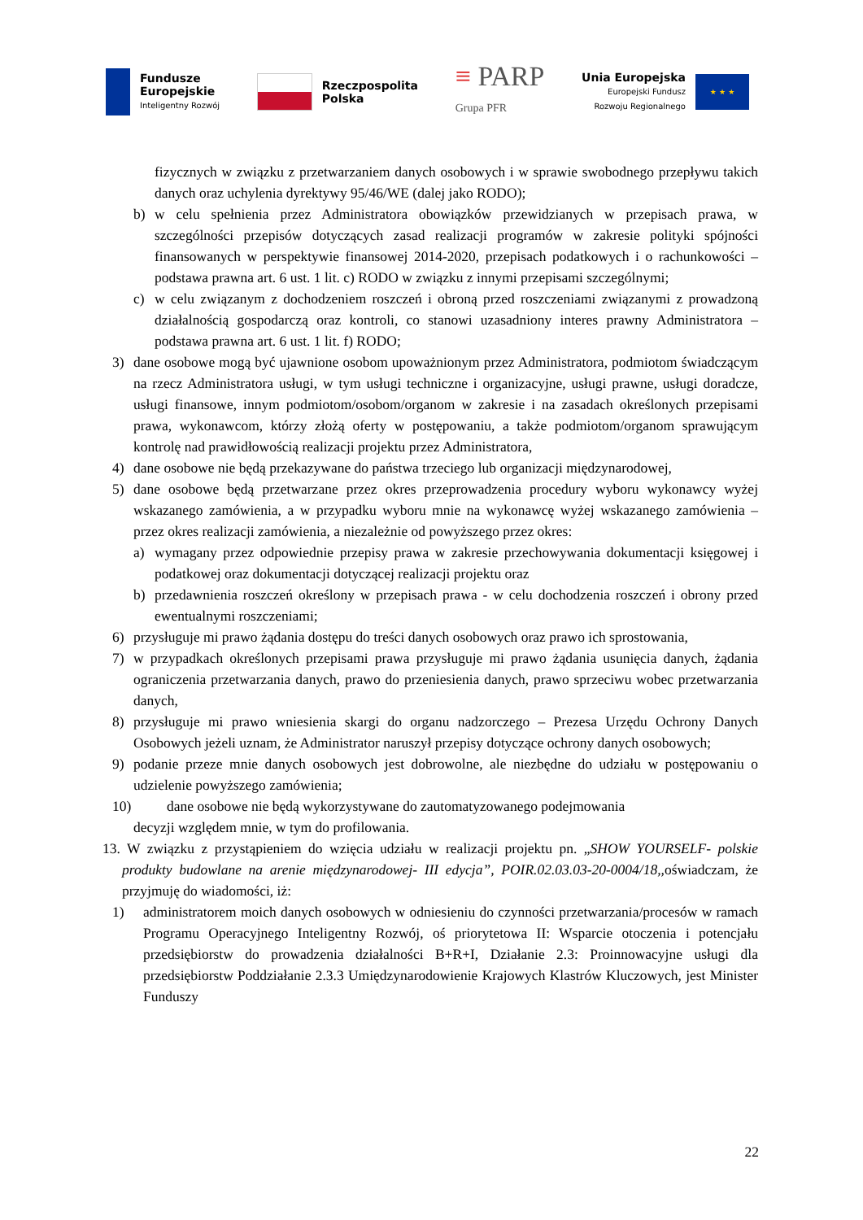Fundusze
Europejskie
Inteligentny Rozwój
Rzeczpospolita
Polska
≡ PARP
Grupa PFR
Unia Europejska
Europejski Fundusz
Rozwoju Regionalnego
★ ★ ★
fizycznych w związku z przetwarzaniem danych osobowych i w sprawie swobodnego przepływu takich danych oraz uchylenia dyrektywy 95/46/WE (dalej jako RODO);
b) w celu spełnienia przez Administratora obowiązków przewidzianych w przepisach prawa, w szczególności przepisów dotyczących zasad realizacji programów w zakresie polityki spójności finansowanych w perspektywie finansowej 2014-2020, przepisach podatkowych i o rachunkowości – podstawa prawna art. 6 ust. 1 lit. c) RODO w związku z innymi przepisami szczególnymi;
c) w celu związanym z dochodzeniem roszczeń i obroną przed roszczeniami związanymi z prowadzoną działalnością gospodarczą oraz kontroli, co stanowi uzasadniony interes prawny Administratora – podstawa prawna art. 6 ust. 1 lit. f) RODO;
3) dane osobowe mogą być ujawnione osobom upoważnionym przez Administratora, podmiotom świadczącym na rzecz Administratora usługi, w tym usługi techniczne i organizacyjne, usługi prawne, usługi doradcze, usługi finansowe, innym podmiotom/osobom/organom w zakresie i na zasadach określonych przepisami prawa, wykonawcom, którzy złożą oferty w postępowaniu, a także podmiotom/organom sprawującym kontrolę nad prawidłowością realizacji projektu przez Administratora,
4) dane osobowe nie będą przekazywane do państwa trzeciego lub organizacji międzynarodowej,
5) dane osobowe będą przetwarzane przez okres przeprowadzenia procedury wyboru wykonawcy wyżej wskazanego zamówienia, a w przypadku wyboru mnie na wykonawcę wyżej wskazanego zamówienia – przez okres realizacji zamówienia, a niezależnie od powyższego przez okres:
a) wymagany przez odpowiednie przepisy prawa w zakresie przechowywania dokumentacji księgowej i podatkowej oraz dokumentacji dotyczącej realizacji projektu oraz
b) przedawnienia roszczeń określony w przepisach prawa - w celu dochodzenia roszczeń i obrony przed ewentualnymi roszczeniami;
6) przysługuje mi prawo żądania dostępu do treści danych osobowych oraz prawo ich sprostowania,
7) w przypadkach określonych przepisami prawa przysługuje mi prawo żądania usunięcia danych, żądania ograniczenia przetwarzania danych, prawo do przeniesienia danych, prawo sprzeciwu wobec przetwarzania danych,
8) przysługuje mi prawo wniesienia skargi do organu nadzorczego – Prezesa Urzędu Ochrony Danych Osobowych jeżeli uznam, że Administrator naruszył przepisy dotyczące ochrony danych osobowych;
9) podanie przeze mnie danych osobowych jest dobrowolne, ale niezbędne do udziału w postępowaniu o udzielenie powyższego zamówienia;
10) dane osobowe nie będą wykorzystywane do zautomatyzowanego podejmowania
decyzji względem mnie, w tym do profilowania.
13. W związku z przystąpieniem do wzięcia udziału w realizacji projektu pn. „SHOW YOURSELF- polskie produkty budowlane na arenie międzynarodowej- III edycja”, POIR.02.03.03-20-0004/18,, oświadczam, że przyjmuję do wiadomości, iż:
1) administratorem moich danych osobowych w odniesieniu do czynności przetwarzania/procesów w ramach Programu Operacyjnego Inteligentny Rozwój, oś priorytetowa II: Wsparcie otoczenia i potencjału przedsiębiorstw do prowadzenia działalności B+R+I, Działanie 2.3: Proinnowacyjne usługi dla przedsiębiorstw Poddziałanie 2.3.3 Umiędzynarodowienie Krajowych Klastrów Kluczowych, jest Minister Funduszy
22